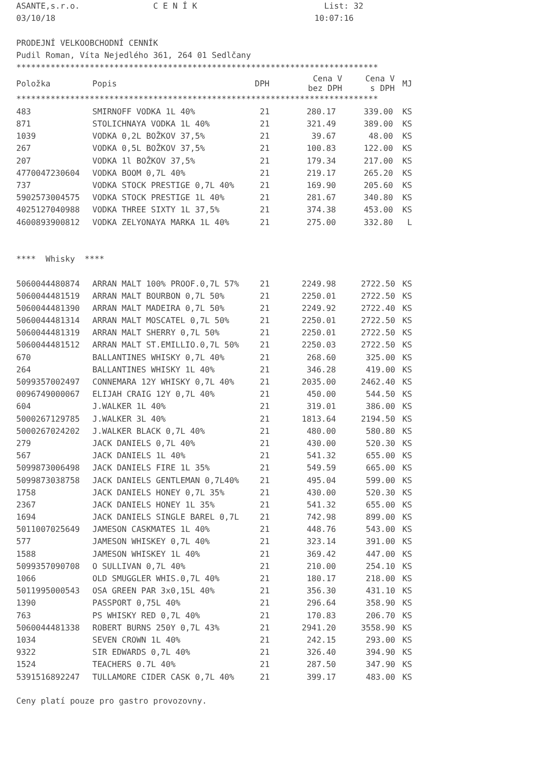ASANTE,s.r.o. C E N Í K List: 32
03/10/18 10:07:16
PRODEJNÍ VELKOOBCHODNÍ CENNÍK
Pudil Roman, Víta Nejedlého 361, 264 01 Sedlčany
**************************************************************************
| Položka | Popis | DPH | Cena V bez DPH | Cena V s DPH | MJ |
| --- | --- | --- | --- | --- | --- |
**************************************************************************
| 483 | SMIRNOFF VODKA 1L 40% | 21 | 280.17 | 339.00 | KS |
| 871 | STOLICHNAYA VODKA 1L 40% | 21 | 321.49 | 389.00 | KS |
| 1039 | VODKA 0,2L BOŽKOV 37,5% | 21 | 39.67 | 48.00 | KS |
| 267 | VODKA 0,5L BOŽKOV 37,5% | 21 | 100.83 | 122.00 | KS |
| 207 | VODKA 1l BOŽKOV 37,5% | 21 | 179.34 | 217.00 | KS |
| 4770047230604 | VODKA BOOM 0,7L 40% | 21 | 219.17 | 265.20 | KS |
| 737 | VODKA STOCK PRESTIGE 0,7L 40% | 21 | 169.90 | 205.60 | KS |
| 5902573004575 | VODKA STOCK PRESTIGE 1L 40% | 21 | 281.67 | 340.80 | KS |
| 4025127040988 | VODKA THREE SIXTY 1L 37,5% | 21 | 374.38 | 453.00 | KS |
| 4600893900812 | VODKA ZELYONAYA MARKA 1L 40% | 21 | 275.00 | 332.80 | L |
**** Whisky ****
| 5060044480874 | ARRAN MALT 100% PROOF.0,7L 57% | 21 | 2249.98 | 2722.50 | KS |
| 5060044481519 | ARRAN MALT BOURBON 0,7L 50% | 21 | 2250.01 | 2722.50 | KS |
| 5060044481390 | ARRAN MALT MADEIRA 0,7L 50% | 21 | 2249.92 | 2722.40 | KS |
| 5060044481314 | ARRAN MALT MOSCATEL 0,7L 50% | 21 | 2250.01 | 2722.50 | KS |
| 5060044481319 | ARRAN MALT SHERRY 0,7L 50% | 21 | 2250.01 | 2722.50 | KS |
| 5060044481512 | ARRAN MALT ST.EMILLIO.0,7L 50% | 21 | 2250.03 | 2722.50 | KS |
| 670 | BALLANTINES WHISKY 0,7L 40% | 21 | 268.60 | 325.00 | KS |
| 264 | BALLANTINES WHISKY 1L 40% | 21 | 346.28 | 419.00 | KS |
| 5099357002497 | CONNEMARA 12Y WHISKY 0,7L 40% | 21 | 2035.00 | 2462.40 | KS |
| 0096749000067 | ELIJAH CRAIG 12Y 0,7L 40% | 21 | 450.00 | 544.50 | KS |
| 604 | J.WALKER 1L 40% | 21 | 319.01 | 386.00 | KS |
| 5000267129785 | J.WALKER 3L 40% | 21 | 1813.64 | 2194.50 | KS |
| 5000267024202 | J.WALKER BLACK 0,7L 40% | 21 | 480.00 | 580.80 | KS |
| 279 | JACK DANIELS 0,7L 40% | 21 | 430.00 | 520.30 | KS |
| 567 | JACK DANIELS 1L 40% | 21 | 541.32 | 655.00 | KS |
| 5099873006498 | JACK DANIELS FIRE 1L 35% | 21 | 549.59 | 665.00 | KS |
| 5099873038758 | JACK DANIELS GENTLEMAN 0,7L40% | 21 | 495.04 | 599.00 | KS |
| 1758 | JACK DANIELS HONEY 0,7L 35% | 21 | 430.00 | 520.30 | KS |
| 2367 | JACK DANIELS HONEY 1L 35% | 21 | 541.32 | 655.00 | KS |
| 1694 | JACK DANIELS SINGLE BAREL 0,7L | 21 | 742.98 | 899.00 | KS |
| 5011007025649 | JAMESON CASKMATES 1L 40% | 21 | 448.76 | 543.00 | KS |
| 577 | JAMESON WHISKEY 0,7L 40% | 21 | 323.14 | 391.00 | KS |
| 1588 | JAMESON WHISKEY 1L 40% | 21 | 369.42 | 447.00 | KS |
| 5099357090708 | O SULLIVAN 0,7L 40% | 21 | 210.00 | 254.10 | KS |
| 1066 | OLD SMUGGLER WHIS.0,7L 40% | 21 | 180.17 | 218.00 | KS |
| 5011995000543 | OSA GREEN PAR 3x0,15L 40% | 21 | 356.30 | 431.10 | KS |
| 1390 | PASSPORT 0,75L 40% | 21 | 296.64 | 358.90 | KS |
| 763 | PS WHISKY RED 0,7L 40% | 21 | 170.83 | 206.70 | KS |
| 5060044481338 | ROBERT BURNS 250Y 0,7L 43% | 21 | 2941.20 | 3558.90 | KS |
| 1034 | SEVEN CROWN 1L 40% | 21 | 242.15 | 293.00 | KS |
| 9322 | SIR EDWARDS 0,7L 40% | 21 | 326.40 | 394.90 | KS |
| 1524 | TEACHERS 0.7L 40% | 21 | 287.50 | 347.90 | KS |
| 5391516892247 | TULLAMORE CIDER CASK 0,7L 40% | 21 | 399.17 | 483.00 | KS |
Ceny platí pouze pro gastro provozovny.